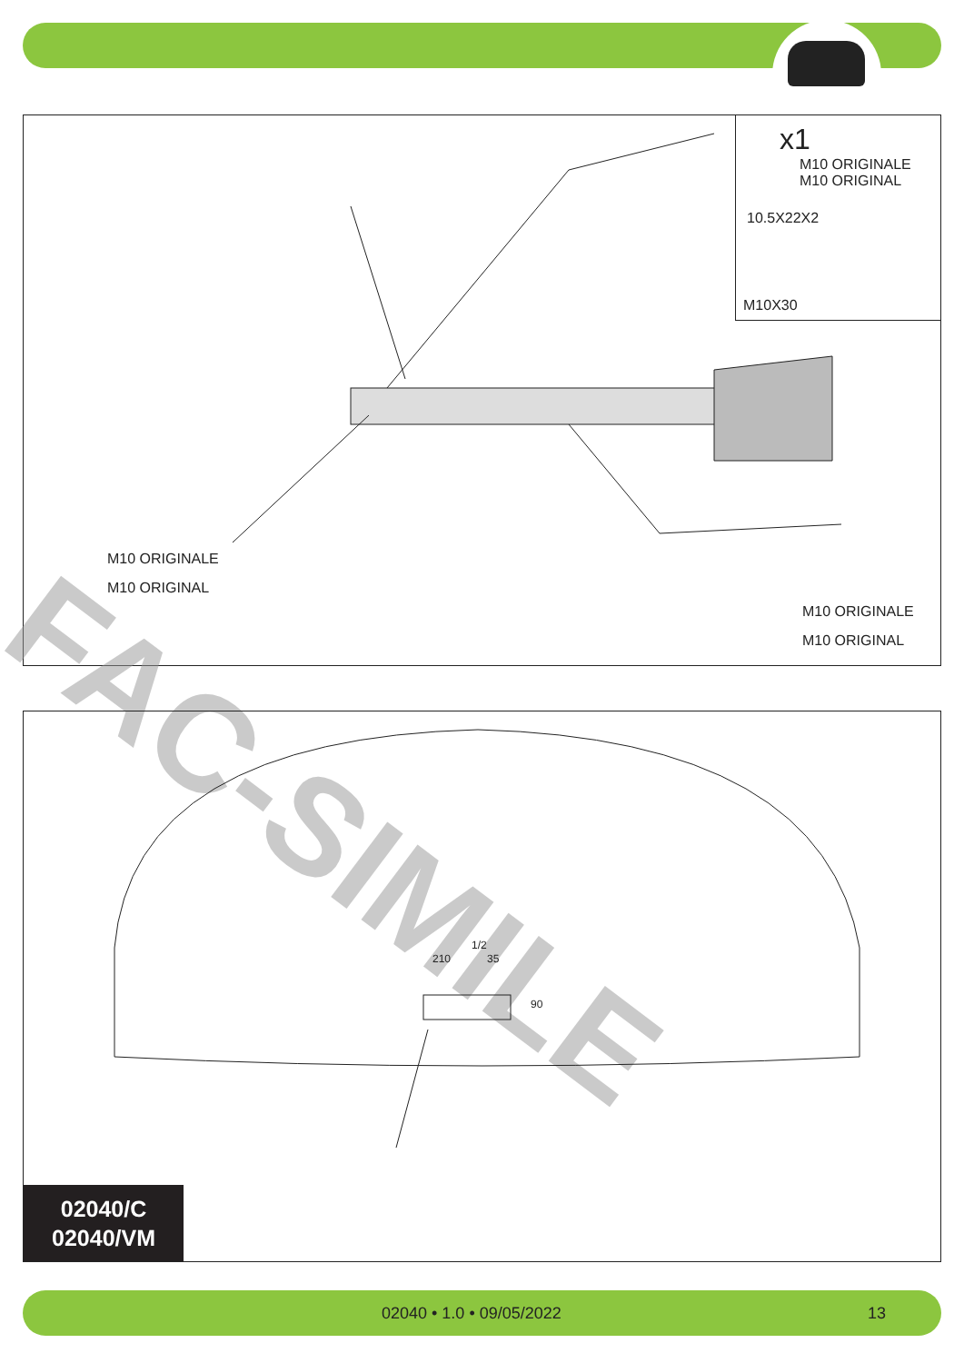x1
M10 ORIGINALE
M10 ORIGINAL
10.5X22X2
M10X30
M10 ORIGINALE
M10 ORIGINAL
M10 ORIGINALE
M10 ORIGINAL
FAC-SIMILE
1/2
210 35
90
02040/C
02040/VM
02040 • 1.0 • 09/05/2022 13